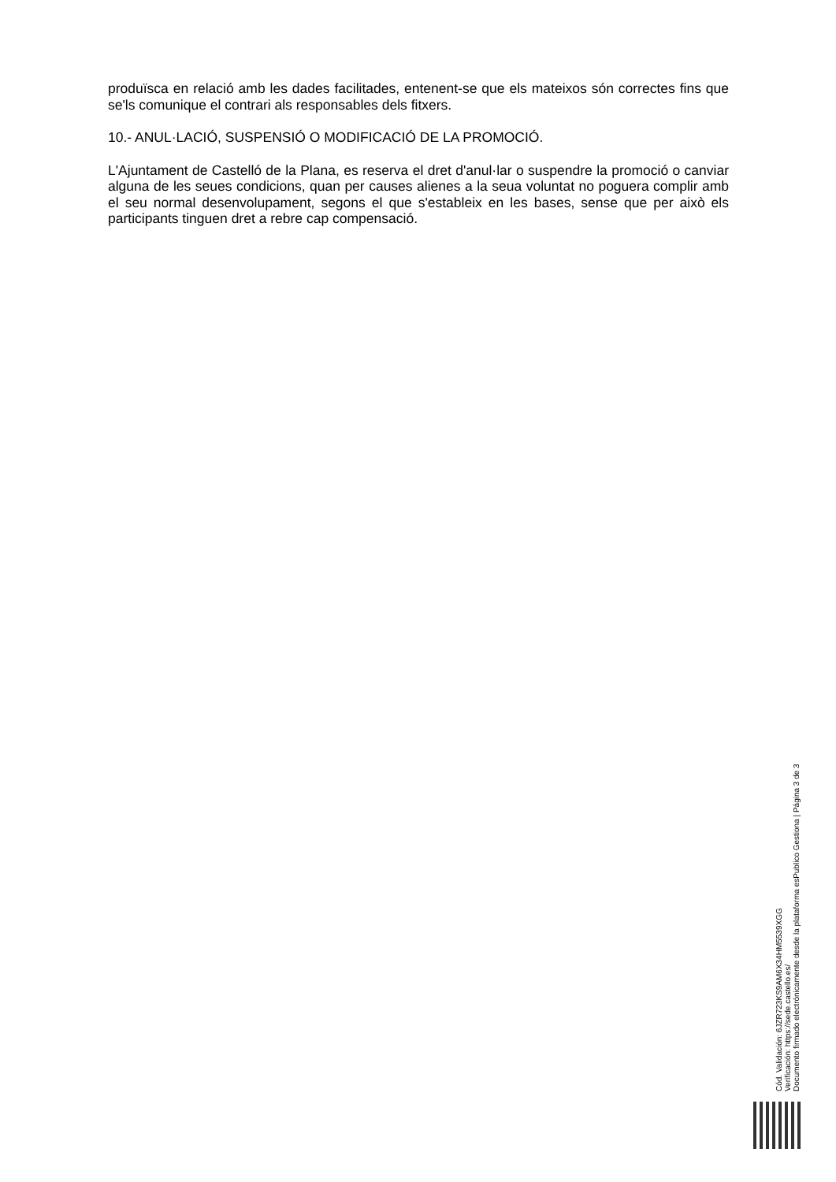produïsca en relació amb les dades facilitades, entenent-se que els mateixos són correctes fins que se'ls comunique el contrari als responsables dels fitxers.
10.- ANUL·LACIÓ, SUSPENSIÓ O MODIFICACIÓ DE LA PROMOCIÓ.
L'Ajuntament de Castelló de la Plana, es reserva el dret d'anul·lar o suspendre la promoció o canviar alguna de les seues condicions, quan per causes alienes a la seua voluntat no poguera complir amb el seu normal desenvolupament, segons el que s'estableix en les bases, sense que per això els participants tinguen dret a rebre cap compensació.
Cód. Validación: 6JZR723KS9AM6X34HM5539XGG
Verificación: https://sede.castello.es/
Documento firmado electrónicamente desde la plataforma esPublico Gestiona | Página 3 de 3